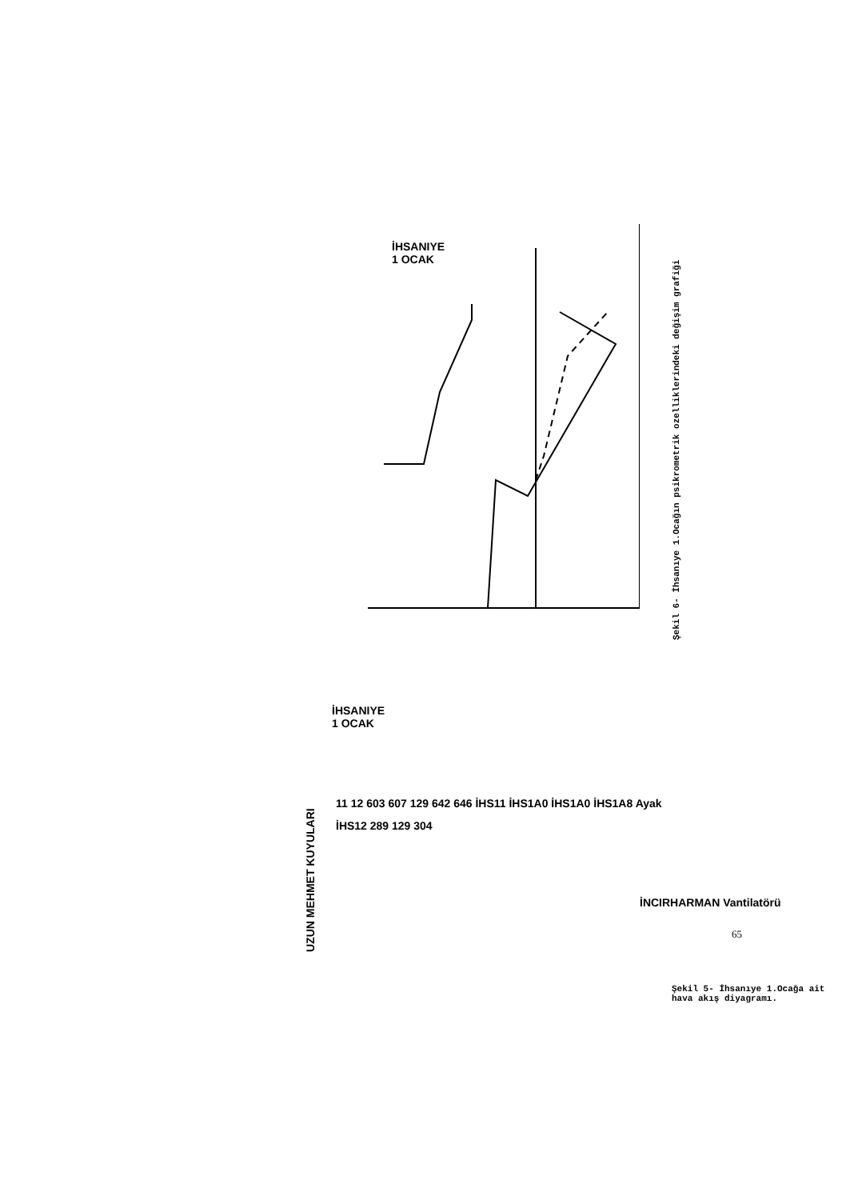İHSANIYE
1 OCAK
Şekil 6- İhsanıye 1.Ocağın psikrometrik ozelliklerindeki değişim grafiği
UZUN MEHMET KUYULARI
İHSANIYE
1 OCAK
11 12 603 607 129 642 646 İHS11 İHS1A0 İHS1A0 İHS1A8 Ayak İHS12 289 129 304
İNCIRHARMAN Vantilatörü
Şekil 5- İhsanıye 1.Ocağa ait hava akış diyagramı.
65